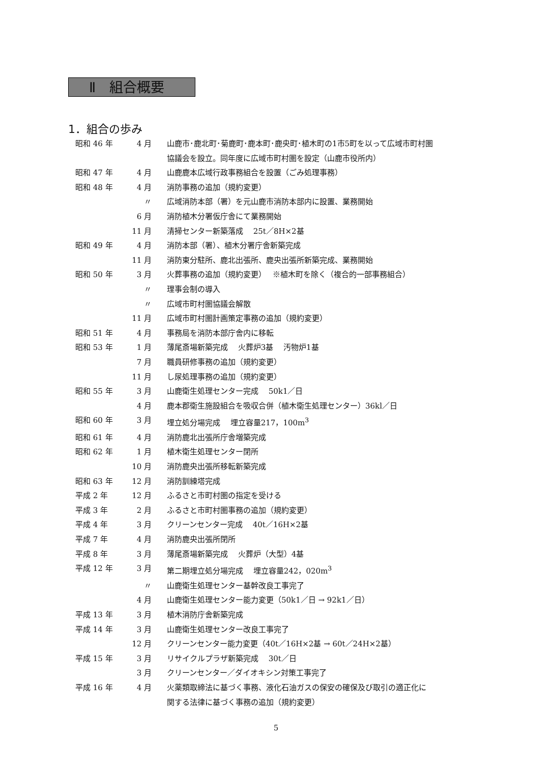Ⅱ　組合概要
1．組合の歩み
| 昭和 46 年 | 4 月 | 山鹿市･鹿北町･菊鹿町･鹿本町･鹿央町･植木町の1市5町を以って広域市町村圏 協議会を設立。同年度に広域市町村圏を設定（山鹿市役所内） |
| 昭和 47 年 | 4 月 | 山鹿鹿本広域行政事務組合を設置（ごみ処理事務） |
| 昭和 48 年 | 4 月 | 消防事務の追加（規約変更） |
| | 〃 | 広域消防本部（署）を元山鹿市消防本部内に設置、業務開始 |
| | 6 月 | 消防植木分署仮庁舎にて業務開始 |
| | 11 月 | 清掃センター新築落成 25t／8H×2基 |
| 昭和 49 年 | 4 月 | 消防本部（署）、植木分署庁舎新築完成 |
| | 11 月 | 消防東分駐所、鹿北出張所、鹿央出張所新築完成、業務開始 |
| 昭和 50 年 | 3 月 | 火葬事務の追加（規約変更） ※植木町を除く（複合的一部事務組合） |
| | 〃 | 理事会制の導入 |
| | 〃 | 広域市町村圏協議会解散 |
| | 11 月 | 広域市町村圏計画策定事務の追加（規約変更） |
| 昭和 51 年 | 4 月 | 事務局を消防本部庁舎内に移転 |
| 昭和 53 年 | 1 月 | 薄尾斎場新築完成 火葬炉3基 汚物炉1基 |
| | 7 月 | 職員研修事務の追加（規約変更） |
| | 11 月 | し尿処理事務の追加（規約変更） |
| 昭和 55 年 | 3 月 | 山鹿衛生処理センター完成 50k1／日 |
| | 4 月 | 鹿本郡衛生施設組合を吸収合併（植木衛生処理センター）36kl／日 |
| 昭和 60 年 | 3 月 | 埋立処分場完成 埋立容量217，100m<sup>3</sup> |
| 昭和 61 年 | 4 月 | 消防鹿北出張所庁舎増築完成 |
| 昭和 62 年 | 1 月 | 植木衛生処理センター閉所 |
| | 10 月 | 消防鹿央出張所移転新築完成 |
| 昭和 63 年 | 12 月 | 消防訓練塔完成 |
| 平成 2 年 | 12 月 | ふるさと市町村圏の指定を受ける |
| 平成 3 年 | 2 月 | ふるさと市町村圏事務の追加（規約変更） |
| 平成 4 年 | 3 月 | クリーンセンター完成 40t／16H×2基 |
| 平成 7 年 | 4 月 | 消防鹿央出張所閉所 |
| 平成 8 年 | 3 月 | 薄尾斎場新築完成 火葬炉（大型）4基 |
| 平成 12 年 | 3 月 | 第二期埋立処分場完成 埋立容量242，020m<sup>3</sup> |
| | 〃 | 山鹿衛生処理センター基幹改良工事完了 |
| | 4 月 | 山鹿衛生処理センター能力変更（50k1／日 → 92k1／日） |
| 平成 13 年 | 3 月 | 植木消防庁舎新築完成 |
| 平成 14 年 | 3 月 | 山鹿衛生処理センター改良工事完了 |
| | 12 月 | クリーンセンター能力変更（40t／16H×2基 → 60t／24H×2基） |
| 平成 15 年 | 3 月 | リサイクルプラザ新築完成 30t／日 |
| | 3 月 | クリーンセンター／ダイオキシン対策工事完了 |
| 平成 16 年 | 4 月 | 火薬類取締法に基づく事務、液化石油ガスの保安の確保及び取引の適正化に 関する法律に基づく事務の追加（規約変更） |
5